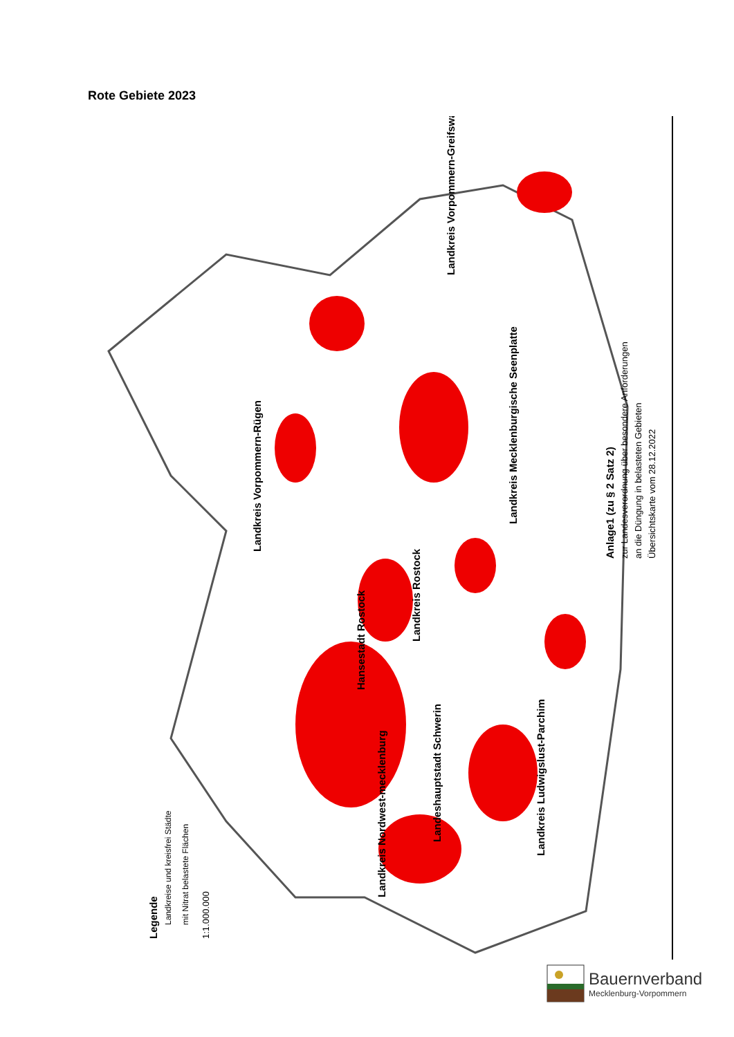Rote Gebiete 2023
Legende
Landkreise und kreisfrei Städte
mit Nitrat belastete Flächen
1:1.000.000
Anlage1 (zu § 2 Satz 2)
zur Landesverordnung über besondere Anforderungen
an die Düngung in belasteten Gebieten
Übersichtskarte vom 28.12.2022
Landkreis Vorpommern-Rügen
Landkreis Vorpommern-Greifswald
Landkreis Mecklenburgische Seenplatte
Landkreis Rostock
Hansestadt Rostock
Landeshauptstadt Schwerin
Landkreis Ludwigslust-Parchim
Landkreis Nordwest-mecklenburg
Bauernverband
Mecklenburg-Vorpommern